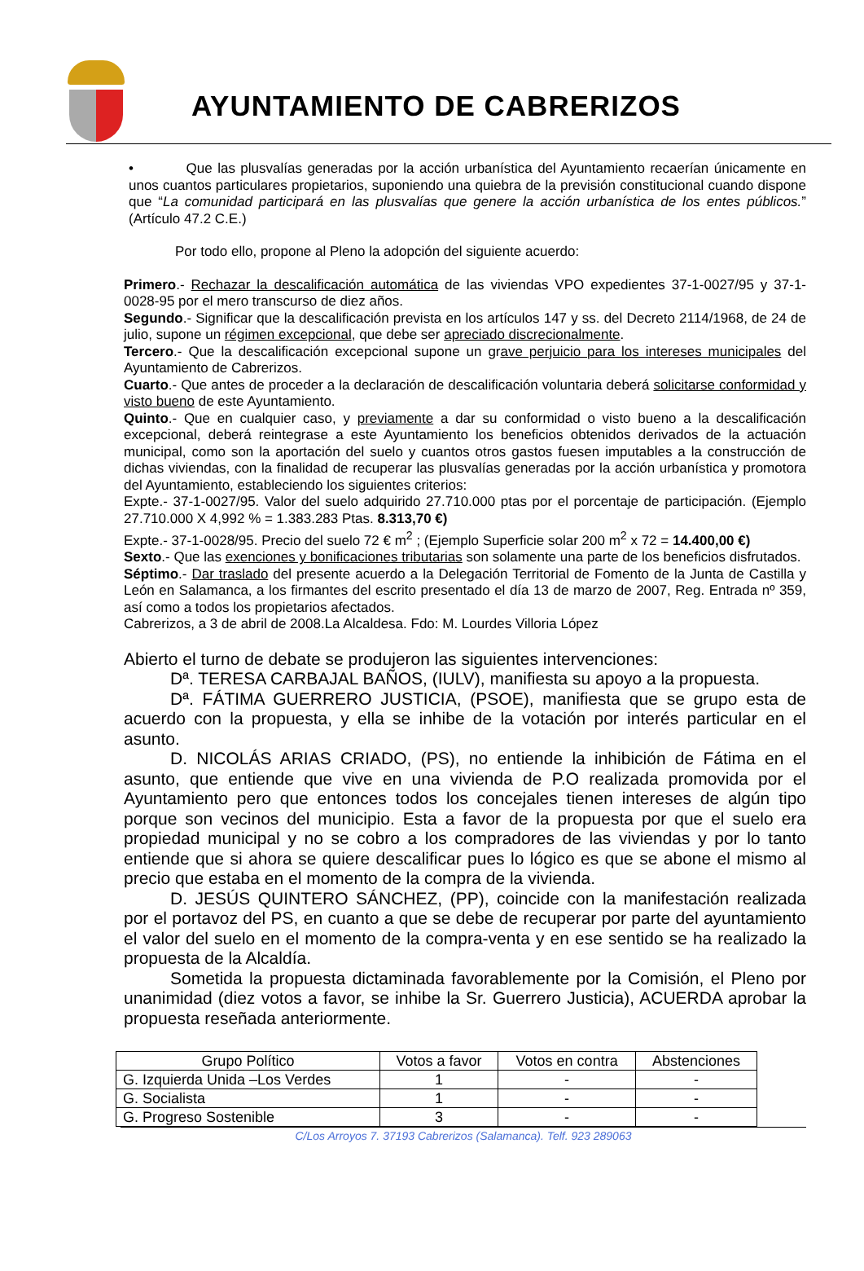AYUNTAMIENTO DE CABRERIZOS
• Que las plusvalías generadas por la acción urbanística del Ayuntamiento recaerían únicamente en unos cuantos particulares propietarios, suponiendo una quiebra de la previsión constitucional cuando dispone que “La comunidad participará en las plusvalías que genere la acción urbanística de los entes públicos.” (Artículo 47.2 C.E.)
Por todo ello, propone al Pleno la adopción del siguiente acuerdo:
Primero.- Rechazar la descalificación automática de las viviendas VPO expedientes 37-1-0027/95 y 37-1-0028-95 por el mero transcurso de diez años.
Segundo.- Significar que la descalificación prevista en los artículos 147 y ss. del Decreto 2114/1968, de 24 de julio, supone un régimen excepcional, que debe ser apreciado discrecionalmente.
Tercero.- Que la descalificación excepcional supone un grave perjuicio para los intereses municipales del Ayuntamiento de Cabrerizos.
Cuarto.- Que antes de proceder a la declaración de descalificación voluntaria deberá solicitarse conformidad y visto bueno de este Ayuntamiento.
Quinto.- Que en cualquier caso, y previamente a dar su conformidad o visto bueno a la descalificación excepcional, deberá reintegrase a este Ayuntamiento los beneficios obtenidos derivados de la actuación municipal, como son la aportación del suelo y cuantos otros gastos fuesen imputables a la construcción de dichas viviendas, con la finalidad de recuperar las plusvalías generadas por la acción urbanística y promotora del Ayuntamiento, estableciendo los siguientes criterios:
Expte.- 37-1-0027/95. Valor del suelo adquirido 27.710.000 ptas por el porcentaje de participación. (Ejemplo 27.710.000 X 4,992 % = 1.383.283 Ptas. 8.313,70 €)
Expte.- 37-1-0028/95. Precio del suelo 72 € m<sup>2</sup> ; (Ejemplo Superficie solar 200 m<sup>2</sup> x 72 = 14.400,00 €)
Sexto.- Que las exenciones y bonificaciones tributarias son solamente una parte de los beneficios disfrutados.
Séptimo.- Dar traslado del presente acuerdo a la Delegación Territorial de Fomento de la Junta de Castilla y León en Salamanca, a los firmantes del escrito presentado el día 13 de marzo de 2007, Reg. Entrada nº 359, así como a todos los propietarios afectados.
Cabrerizos, a 3 de abril de 2008.La Alcaldesa. Fdo: M. Lourdes Villoria López
Abierto el turno de debate se produjeron las siguientes intervenciones:
Dª. TERESA CARBAJAL BAÑOS, (IULV), manifiesta su apoyo a la propuesta.
Dª. FÁTIMA GUERRERO JUSTICIA, (PSOE), manifiesta que se grupo esta de acuerdo con la propuesta, y ella se inhibe de la votación por interés particular en el asunto.
D. NICOLÁS ARIAS CRIADO, (PS), no entiende la inhibición de Fátima en el asunto, que entiende que vive en una vivienda de P.O realizada promovida por el Ayuntamiento pero que entonces todos los concejales tienen intereses de algún tipo porque son vecinos del municipio. Esta a favor de la propuesta por que el suelo era propiedad municipal y no se cobro a los compradores de las viviendas y por lo tanto entiende que si ahora se quiere descalificar pues lo lógico es que se abone el mismo al precio que estaba en el momento de la compra de la vivienda.
D. JESÚS QUINTERO SÁNCHEZ, (PP), coincide con la manifestación realizada por el portavoz del PS, en cuanto a que se debe de recuperar por parte del ayuntamiento el valor del suelo en el momento de la compra-venta y en ese sentido se ha realizado la propuesta de la Alcaldía.
Sometida la propuesta dictaminada favorablemente por la Comisión, el Pleno por unanimidad (diez votos a favor, se inhibe la Sr. Guerrero Justicia), ACUERDA aprobar la propuesta reseñada anteriormente.
| Grupo Político | Votos a favor | Votos en contra | Abstenciones |
| --- | --- | --- | --- |
| G. Izquierda Unida –Los Verdes | 1 | - | - |
| G. Socialista | 1 | - | - |
| G. Progreso Sostenible | 3 | - | - |
C/Los Arroyos 7. 37193 Cabrerizos (Salamanca). Telf. 923 289063